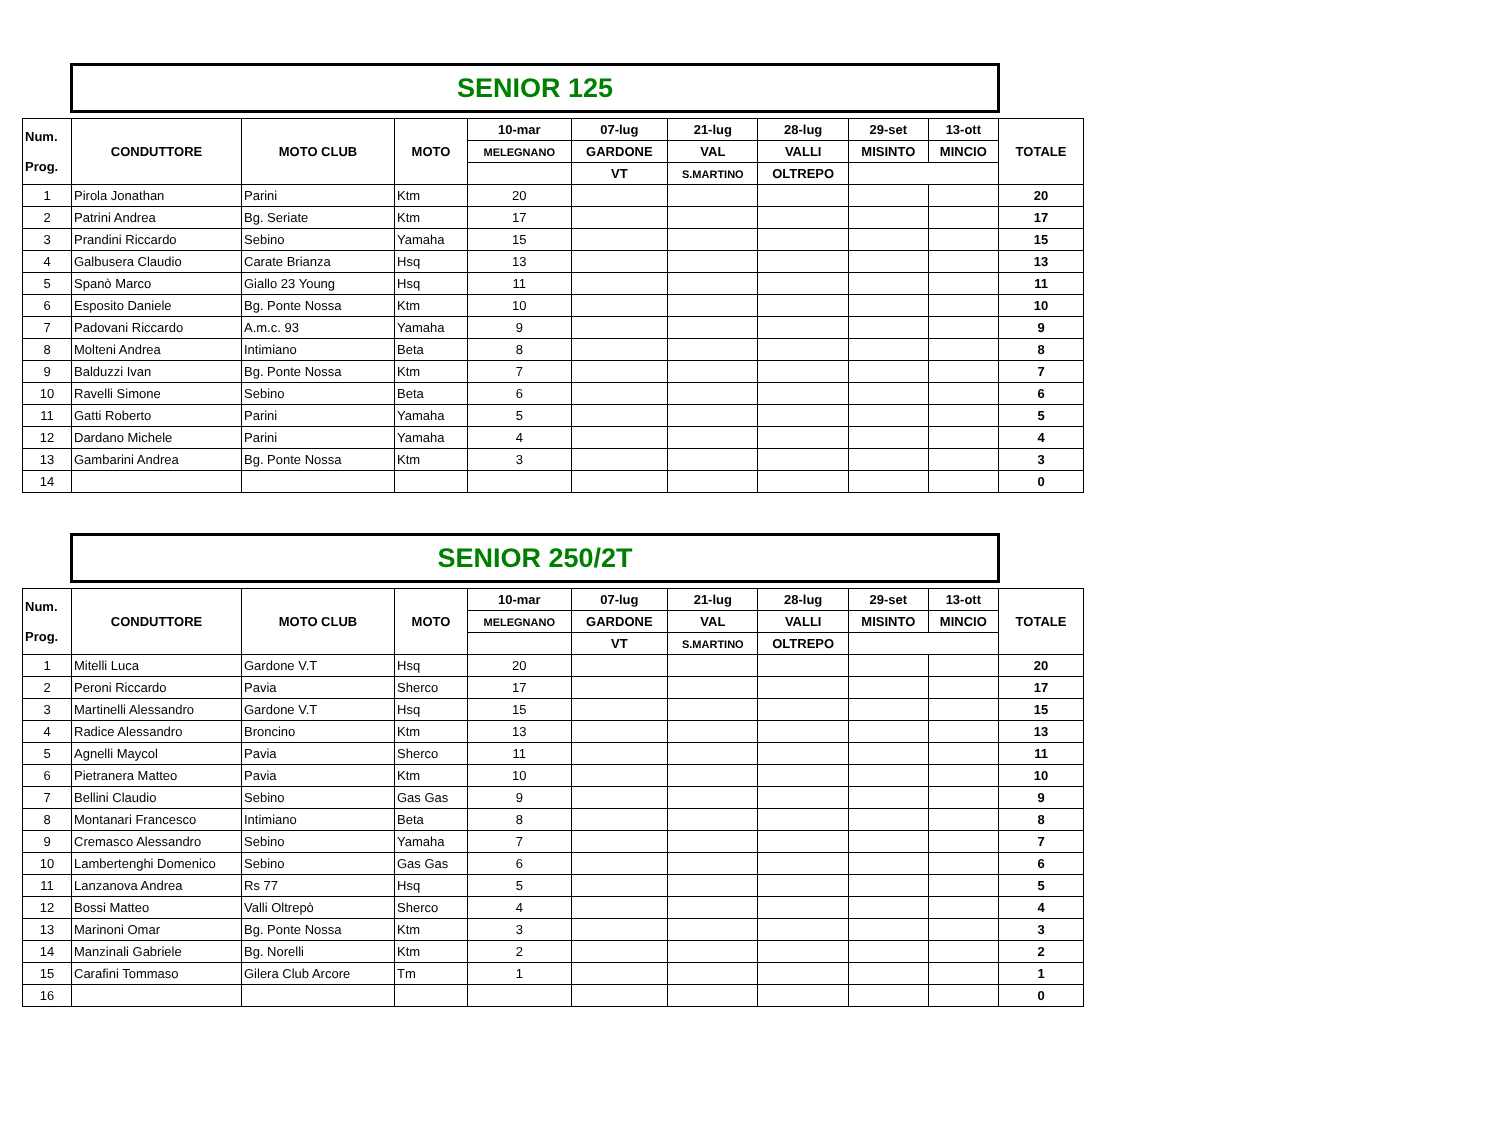SENIOR 125
| Num. Prog. | CONDUTTORE | MOTO CLUB | MOTO | 10-mar | 07-lug | 21-lug | 28-lug | 29-set | 13-ott | TOTALE |
| --- | --- | --- | --- | --- | --- | --- | --- | --- | --- | --- |
| | | | | MELEGNANO | GARDONE | VAL | VALLI | MISINTO | MINCIO | |
| | | | | | VT | S.MARTINO | OLTREPO | | | |
| 1 | Pirola Jonathan | Parini | Ktm | 20 | | | | | | 20 |
| 2 | Patrini Andrea | Bg. Seriate | Ktm | 17 | | | | | | 17 |
| 3 | Prandini Riccardo | Sebino | Yamaha | 15 | | | | | | 15 |
| 4 | Galbusera Claudio | Carate Brianza | Hsq | 13 | | | | | | 13 |
| 5 | Spanò Marco | Giallo 23 Young | Hsq | 11 | | | | | | 11 |
| 6 | Esposito Daniele | Bg. Ponte Nossa | Ktm | 10 | | | | | | 10 |
| 7 | Padovani Riccardo | A.m.c. 93 | Yamaha | 9 | | | | | | 9 |
| 8 | Molteni Andrea | Intimiano | Beta | 8 | | | | | | 8 |
| 9 | Balduzzi Ivan | Bg. Ponte Nossa | Ktm | 7 | | | | | | 7 |
| 10 | Ravelli Simone | Sebino | Beta | 6 | | | | | | 6 |
| 11 | Gatti Roberto | Parini | Yamaha | 5 | | | | | | 5 |
| 12 | Dardano Michele | Parini | Yamaha | 4 | | | | | | 4 |
| 13 | Gambarini Andrea | Bg. Ponte Nossa | Ktm | 3 | | | | | | 3 |
| 14 | | | | | | | | | | 0 |
SENIOR 250/2T
| Num. Prog. | CONDUTTORE | MOTO CLUB | MOTO | 10-mar | 07-lug | 21-lug | 28-lug | 29-set | 13-ott | TOTALE |
| --- | --- | --- | --- | --- | --- | --- | --- | --- | --- | --- |
| | | | | MELEGNANO | GARDONE | VAL | VALLI | MISINTO | MINCIO | |
| | | | | | VT | S.MARTINO | OLTREPO | | | |
| 1 | Mitelli Luca | Gardone V.T | Hsq | 20 | | | | | | 20 |
| 2 | Peroni Riccardo | Pavia | Sherco | 17 | | | | | | 17 |
| 3 | Martinelli Alessandro | Gardone V.T | Hsq | 15 | | | | | | 15 |
| 4 | Radice Alessandro | Broncino | Ktm | 13 | | | | | | 13 |
| 5 | Agnelli Maycol | Pavia | Sherco | 11 | | | | | | 11 |
| 6 | Pietranera Matteo | Pavia | Ktm | 10 | | | | | | 10 |
| 7 | Bellini Claudio | Sebino | Gas Gas | 9 | | | | | | 9 |
| 8 | Montanari Francesco | Intimiano | Beta | 8 | | | | | | 8 |
| 9 | Cremasco Alessandro | Sebino | Yamaha | 7 | | | | | | 7 |
| 10 | Lambertenghi Domenico | Sebino | Gas Gas | 6 | | | | | | 6 |
| 11 | Lanzanova Andrea | Rs 77 | Hsq | 5 | | | | | | 5 |
| 12 | Bossi Matteo | Valli Oltrepò | Sherco | 4 | | | | | | 4 |
| 13 | Marinoni Omar | Bg. Ponte Nossa | Ktm | 3 | | | | | | 3 |
| 14 | Manzinali Gabriele | Bg. Norelli | Ktm | 2 | | | | | | 2 |
| 15 | Carafini Tommaso | Gilera Club Arcore | Tm | 1 | | | | | | 1 |
| 16 | | | | | | | | | | 0 |